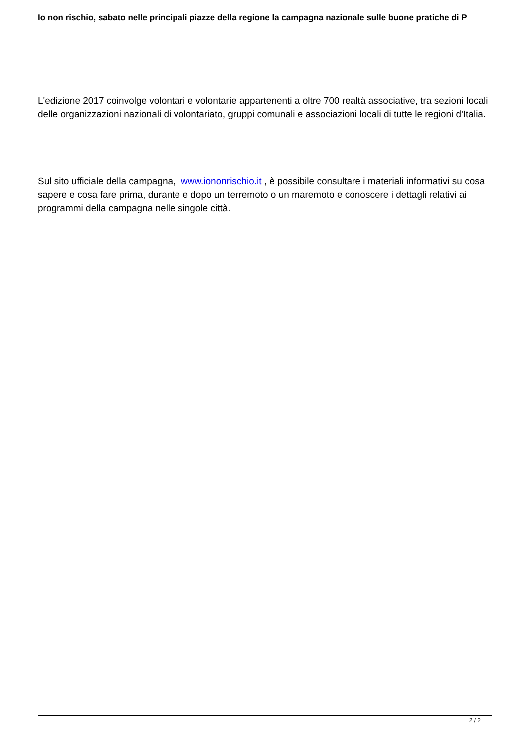Io non rischio, sabato nelle principali piazze della regione la campagna nazionale sulle buone pratiche di P
L'edizione 2017 coinvolge volontari e volontarie appartenenti a oltre 700 realtà associative, tra sezioni locali delle organizzazioni nazionali di volontariato, gruppi comunali e associazioni locali di tutte le regioni d'Italia.
Sul sito ufficiale della campagna, www.iononrischio.it , è possibile consultare i materiali informativi su cosa sapere e cosa fare prima, durante e dopo un terremoto o un maremoto e conoscere i dettagli relativi ai programmi della campagna nelle singole città.
2 / 2